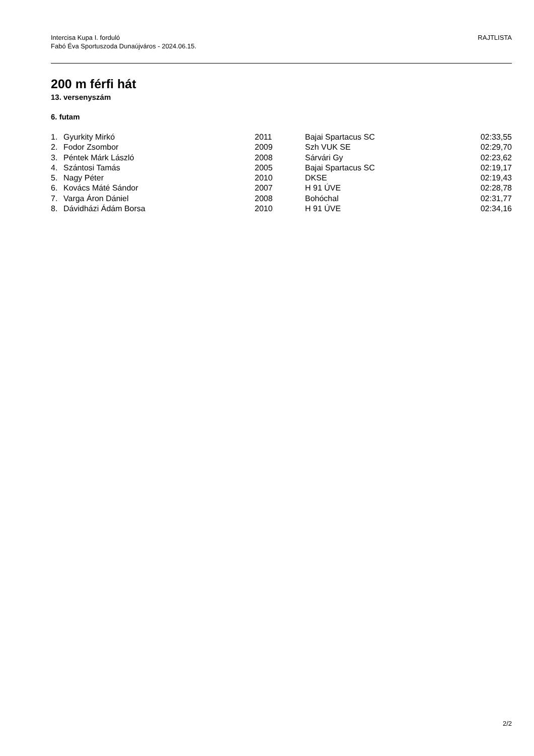Intercisa Kupa I. forduló
Fabó Éva Sportuszoda Dunaújváros - 2024.06.15.
RAJTLISTA
200 m férfi hát
13. versenyszám
6. futam
| 1. | Gyurkity Mirkó | 2011 | Bajai Spartacus SC | 02:33,55 |
| 2. | Fodor Zsombor | 2009 | Szh VUK SE | 02:29,70 |
| 3. | Péntek Márk László | 2008 | Sárvári Gy | 02:23,62 |
| 4. | Szántosi Tamás | 2005 | Bajai Spartacus SC | 02:19,17 |
| 5. | Nagy Péter | 2010 | DKSE | 02:19,43 |
| 6. | Kovács Máté Sándor | 2007 | H 91 ÚVE | 02:28,78 |
| 7. | Varga Áron Dániel | 2008 | Bohóchal | 02:31,77 |
| 8. | Dávidházi Ádám Borsa | 2010 | H 91 ÚVE | 02:34,16 |
2/2